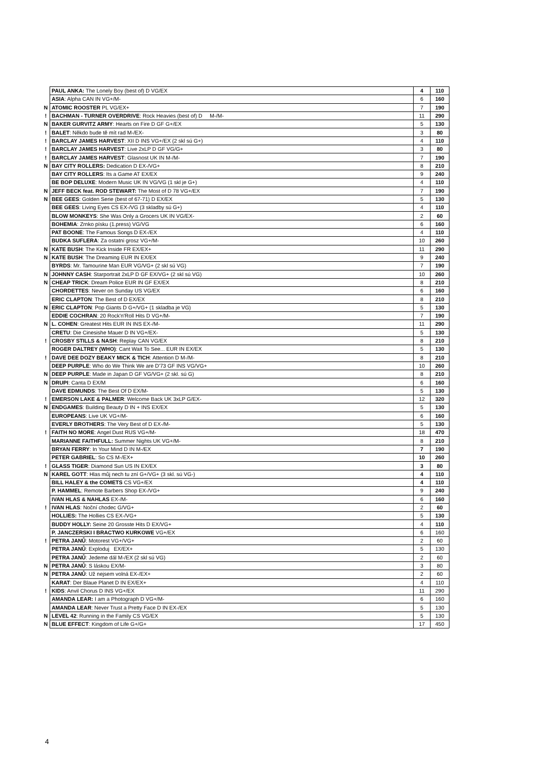| | PAUL ANKA: The Lonely Boy (best of) D VG/EX | 4 | 110 |
| | ASIA : Alpha CAN IN VG+/M- | 6 | 160 |
| N | ATOMIC ROOSTER PL VG/EX+ | 7 | 190 |
| ! | BACHMAN - TURNER OVERDRIVE : Rock Heavies (best of) D M-/M- | 11 | 290 |
| N | BAKER GURVITZ ARMY : Hearts on Fire D GF G+/EX | 5 | 130 |
| ! | BALET : Někdo bude tě mít rad M-/EX- | 3 | 80 |
| ! | BARCLAY JAMES HARVEST : XII D INS VG+/EX (2 skl sú G+) | 4 | 110 |
| ! | BARCLAY JAMES HARVEST : Live 2xLP D GF VG/G+ | 3 | 80 |
| ! | BARCLAY JAMES HARVEST : Glasnost UK IN M-/M- | 7 | 190 |
| N | BAY CITY ROLLERS: Dedication D EX-/VG+ | 8 | 210 |
| | BAY CITY ROLLERS : Its a Game AT EX/EX | 9 | 240 |
| | BE BOP DELUXE : Modern Music UK IN VG/VG (1 skl je G+) | 4 | 110 |
| N | JEFF BECK feat. ROD STEWART: The Most of D 78 VG+/EX | 7 | 190 |
| N | BEE GEES : Golden Serie (best of 67-71) D EX/EX | 5 | 130 |
| | BEE GEES : Living Eyes CS EX-/VG (3 skladby sú G+) | 4 | 110 |
| | BLOW MONKEYS : She Was Only a Grocers UK IN VG/EX- | 2 | 60 |
| | BOHEMIA : Zrnko písku (1.press) VG/VG | 6 | 160 |
| | PAT BOONE : The Famous Songs D EX-/EX | 4 | 110 |
| | BUDKA SUFLERA : Za ostatni grosz VG+/M- | 10 | 260 |
| N | KATE BUSH : The Kick Inside FR EX/EX+ | 11 | 290 |
| N | KATE BUSH : The Dreaming EUR IN EX/EX | 9 | 240 |
| | BYRDS : Mr. Tamourine Man EUR VG/VG+ (2 skl sú VG) | 7 | 190 |
| N | JOHNNY CASH : Starportrait 2xLP D GF EX/VG+ (2 skl sú VG) | 10 | 260 |
| N | CHEAP TRICK : Dream Police EUR IN GF EX/EX | 8 | 210 |
| | CHORDETTES : Never on Sunday US VG/EX | 6 | 160 |
| | ERIC CLAPTON : The Best of D EX/EX | 8 | 210 |
| N | ERIC CLAPTON : Pop Giants D G+/VG+ (1 skladba je VG) | 5 | 130 |
| | EDDIE COCHRAN : 20 Rock'n'Roll Hits D VG+/M- | 7 | 190 |
| N | L. COHEN : Greatest Hits EUR IN INS EX-/M- | 11 | 290 |
| | CRETU : Die Cinesishe Mauer D IN VG+/EX- | 5 | 130 |
| ! | CROSBY STILLS & NASH : Replay CAN VG/EX | 8 | 210 |
| | ROGER DALTREY (WHO) : Cant Wait To See... EUR IN EX/EX | 5 | 130 |
| ! | DAVE DEE DOZY BEAKY MICK & TICH : Attention D M-/M- | 8 | 210 |
| | DEEP PURPLE : Who do We Think We are D'73 GF INS VG/VG+ | 10 | 260 |
| N | DEEP PURPLE : Made in Japan D GF VG/VG+ (2 skl. sú G) | 8 | 210 |
| N | DRUPI : Canta D EX/M | 6 | 160 |
| | DAVE EDMUNDS : The Best Of D EX/M- | 5 | 130 |
| ! | EMERSON LAKE & PALMER : Welcome Back UK 3xLP G/EX- | 12 | 320 |
| N | ENDGAMES : Building Beauty D IN + INS EX/EX | 5 | 130 |
| | EUROPEANS : Live UK VG+/M- | 6 | 160 |
| | EVERLY BROTHERS : The Very Best of D EX-/M- | 5 | 130 |
| ! | FAITH NO MORE : Angel Dust RUS VG+/M- | 18 | 470 |
| | MARIANNE FAITHFULL: Summer Nights UK VG+/M- | 8 | 210 |
| | BRYAN FERRY : In Your Mind D IN M-/EX | 7 | 190 |
| | PETER GABRIEL : So CS M-/EX+ | 10 | 260 |
| ! | GLASS TIGER : Diamond Sun US IN EX/EX | 3 | 80 |
| N | KAREL GOTT : Hlas můj nech tu zní G+/VG+ (3 skl. sú VG-) | 4 | 110 |
| | BILL HALEY & the COMETS CS VG+/EX | 4 | 110 |
| | P. HAMMEL : Remote Barbers Shop EX-/VG+ | 9 | 240 |
| | IVAN HLAS & NAHLAS EX-/M- | 6 | 160 |
| ! | IVAN HLAS : Noční chodec G/VG+ | 2 | 60 |
| | HOLLIES: The Hollies CS EX-/VG+ | 5 | 130 |
| | BUDDY HOLLY: Seine 20 Grosste Hits D EX/VG+ | 4 | 110 |
| | P. JANCZERSKI I BRACTWO KURKOWE VG+/EX | 6 | 160 |
| ! | PETRA JANŮ : Motorest VG+/VG+ | 2 | 60 |
| | PETRA JANŮ : Exploduj EX/EX+ | 5 | 130 |
| | PETRA JANŮ : Jedeme dál M-/EX (2 skl sú VG) | 2 | 60 |
| N | PETRA JANŮ : S láskou EX/M- | 3 | 80 |
| N | PETRA JANŮ : Už nejsem volná EX-/EX+ | 2 | 60 |
| | KARAT : Der Blaue Planet D IN EX/EX+ | 4 | 110 |
| ! | KIDS : Anvil Chorus D INS VG+/EX | 11 | 290 |
| | AMANDA LEAR: I am a Photograph D VG+/M- | 6 | 160 |
| | AMANDA LEAR : Never Trust a Pretty Face D IN EX-/EX | 5 | 130 |
| N | LEVEL 42 : Running in the Family CS VG/EX | 5 | 130 |
| N | BLUE EFFECT : Kingdom of Life G+/G+ | 17 | 450 |
4